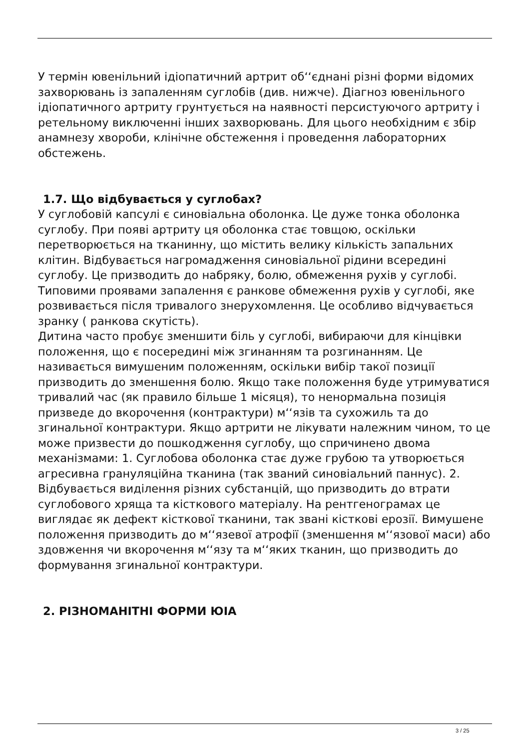У термін ювенільний ідіопатичний артрит об‘‘єднані різні форми відомих захворювань із запаленням суглобів (див. нижче). Діагноз ювенільного ідіопатичного артриту грунтується на наявності персистуючого артриту і ретельному виключенні інших захворювань. Для цього необхідним є збір анамнезу хвороби, клінічне обстеження і проведення лабораторних обстежень.
1.7. Що відбувається у суглобах?
У суглобовій капсулі є синовіальна оболонка. Це дуже тонка оболонка суглобу. При появі артриту ця оболонка стає товщою, оскільки перетворюється на тканинну, що містить велику кількість запальних клітин. Відбувається нагромадження синовіальної рідини всередині суглобу. Це призводить до набряку, болю, обмеження рухів у суглобі. Типовими проявами запалення є ранкове обмеження рухів у суглобі, яке розвивається після тривалого знерухомлення. Це особливо відчувається зранку ( ранкова скутість).
Дитина часто пробує зменшити біль у суглобі, вибираючи для кінцівки положення, що є посередині між згинанням та розгинанням. Це називається вимушеним положенням, оскільки вибір такої позиції призводить до зменшення болю. Якщо таке положення буде утримуватися тривалий час (як правило більше 1 місяця), то ненормальна позиція призведе до вкорочення (контрактури) м‘‘язів та сухожиль та до згинальної контрактури. Якщо артрити не лікувати належним чином, то це може призвести до пошкодження суглобу, що спричинено двома механізмами: 1. Суглобова оболонка стає дуже грубою та утворюється агресивна грануляційна тканина (так званий синовіальний паннус). 2. Відбувається виділення різних субстанцій, що призводить до втрати суглобового хряща та кісткового матеріалу. На рентгенограмах це виглядає як дефект кісткової тканини, так звані кісткові ерозії. Вимушене положення призводить до м‘‘язевої атрофії (зменшення м‘‘язової маси) або здовження чи вкорочення м‘‘язу та м‘‘яких тканин, що призводить до формування згинальної контрактури.
2. РІЗНОМАНІТНІ ФОРМИ ЮІА
3 / 25